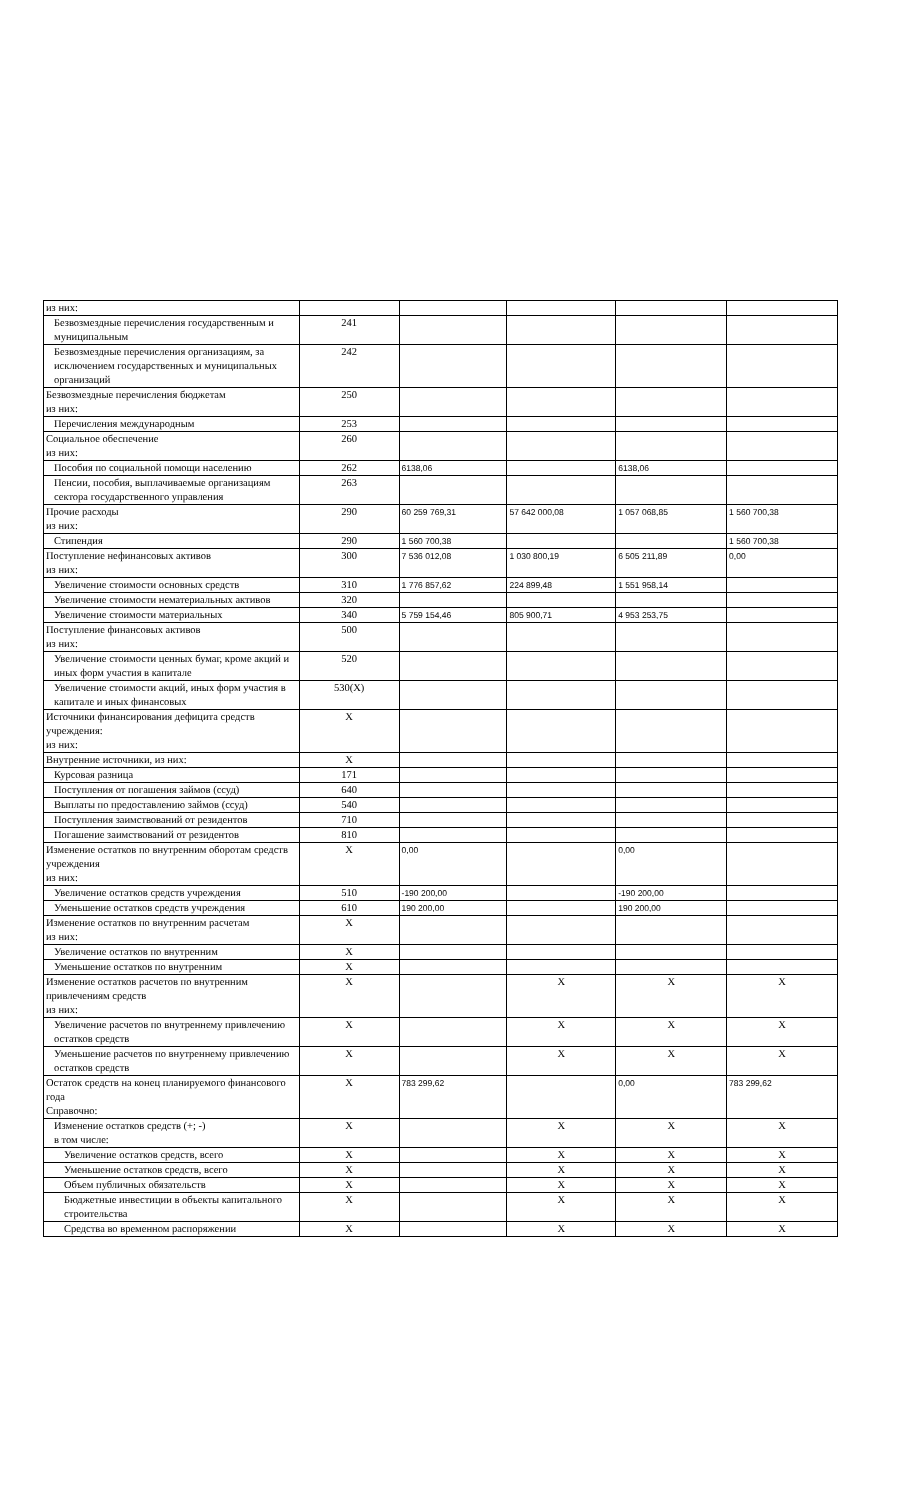| из них: | | | | | |
| Безвозмездные перечисления государственным и муниципальным | 241 | | | | |
| Безвозмездные перечисления организациям, за исключением государственных и муниципальных организаций | 242 | | | | |
| Безвозмездные перечисления бюджетам из них: | 250 | | | | |
| Перечисления международным | 253 | | | | |
| Социальное обеспечение из них: | 260 | | | | |
| Пособия по социальной помощи населению | 262 | 6138,06 | | 6138,06 | |
| Пенсии, пособия, выплачиваемые организациям сектора государственного управления | 263 | | | | |
| Прочие расходы из них: | 290 | 60 259 769,31 | 57 642 000,08 | 1 057 068,85 | 1 560 700,38 |
| Стипендия | 290 | 1 560 700,38 | | | 1 560 700,38 |
| Поступление нефинансовых активов из них: | 300 | 7 536 012,08 | 1 030 800,19 | 6 505 211,89 | 0,00 |
| Увеличение стоимости основных средств | 310 | 1 776 857,62 | 224 899,48 | 1 551 958,14 | |
| Увеличение стоимости нематериальных активов | 320 | | | | |
| Увеличение стоимости материальных | 340 | 5 759 154,46 | 805 900,71 | 4 953 253,75 | |
| Поступление финансовых активов из них: | 500 | | | | |
| Увеличение стоимости ценных бумаг, кроме акций и иных форм участия в капитале | 520 | | | | |
| Увеличение стоимости акций, иных форм участия в капитале и иных финансовых | 530(X) | | | | |
| Источники финансирования дефицита средств учреждения: из них: | X | | | | |
| Внутренние источники, из них: | X | | | | |
| Курсовая разница | 171 | | | | |
| Поступления от погашения займов (ссуд) | 640 | | | | |
| Выплаты по предоставлению займов (ссуд) | 540 | | | | |
| Поступления заимствований от резидентов | 710 | | | | |
| Погашение заимствований от резидентов | 810 | | | | |
| Изменение остатков по внутренним оборотам средств учреждения из них: | X | 0,00 | | 0,00 | |
| Увеличение остатков средств учреждения | 510 | -190 200,00 | | -190 200,00 | |
| Уменьшение остатков средств учреждения | 610 | 190 200,00 | | 190 200,00 | |
| Изменение остатков по внутренним расчетам из них: | X | | | | |
| Увеличение остатков по внутренним | X | | | | |
| Уменьшение остатков по внутренним | X | | | | |
| Изменение остатков расчетов по внутренним привлечениям средств из них: | X | | X | X | X |
| Увеличение расчетов по внутреннему привлечению остатков средств | X | | X | X | X |
| Уменьшение расчетов по внутреннему привлечению остатков средств | X | | X | X | X |
| Остаток средств на конец планируемого финансового года Справочно: | X | 783 299,62 | | 0,00 | 783 299,62 |
| Изменение остатков средств (+; -) в том числе: | X | | X | X | X |
| Увеличение остатков средств, всего | X | | X | X | X |
| Уменьшение остатков средств, всего | X | | X | X | X |
| Объем публичных обязательств | X | | X | X | X |
| Бюджетные инвестиции в объекты капитального строительства | X | | X | X | X |
| Средства во временном распоряжении | X | | X | X | X |